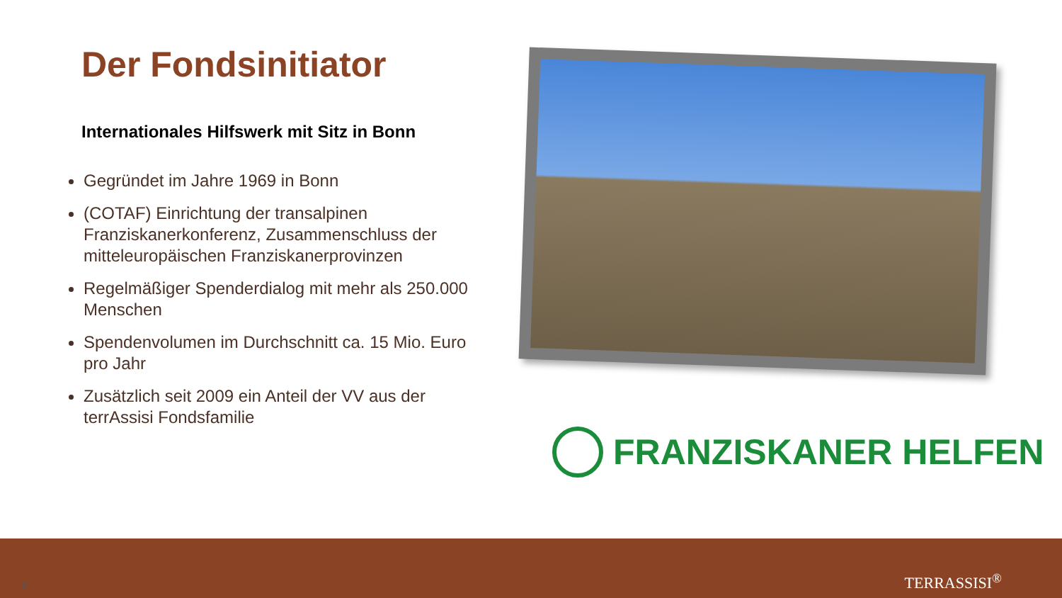Der Fondsinitiator
Internationales Hilfswerk mit Sitz in Bonn
Gegründet im Jahre 1969 in Bonn
(COTAF) Einrichtung der transalpinen Franziskanerkonferenz, Zusammenschluss der mitteleuropäischen Franziskanerprovinzen
Regelmäßiger Spenderdialog mit mehr als 250.000 Menschen
Spendenvolumen im Durchschnitt ca. 15 Mio. Euro pro Jahr
Zusätzlich seit 2009 ein Anteil der VV aus der terrAssisi Fondsfamilie
FRANZISKANER HELFEN
8 TERRASSISI<sup>®</sup>